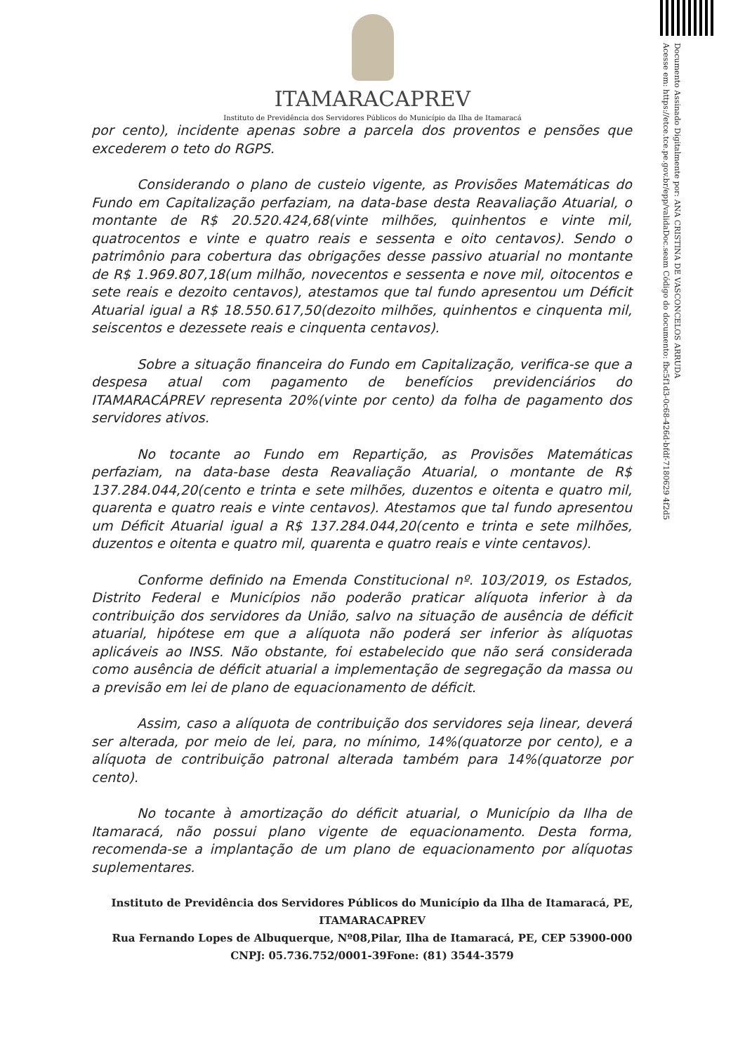ITAMARACAPREV
Instituto de Previdência dos Servidores Públicos do Município da Ilha de Itamaracá
por cento), incidente apenas sobre a parcela dos proventos e pensões que excederem o teto do RGPS.
Considerando o plano de custeio vigente, as Provisões Matemáticas do Fundo em Capitalização perfaziam, na data-base desta Reavaliação Atuarial, o montante de R$ 20.520.424,68(vinte milhões, quinhentos e vinte mil, quatrocentos e vinte e quatro reais e sessenta e oito centavos). Sendo o patrimônio para cobertura das obrigações desse passivo atuarial no montante de R$ 1.969.807,18(um milhão, novecentos e sessenta e nove mil, oitocentos e sete reais e dezoito centavos), atestamos que tal fundo apresentou um Déficit Atuarial igual a R$ 18.550.617,50(dezoito milhões, quinhentos e cinquenta mil, seiscentos e dezessete reais e cinquenta centavos).
Sobre a situação financeira do Fundo em Capitalização, verifica-se que a despesa atual com pagamento de benefícios previdenciários do ITAMARACÁPREV representa 20%(vinte por cento) da folha de pagamento dos servidores ativos.
No tocante ao Fundo em Repartição, as Provisões Matemáticas perfaziam, na data-base desta Reavaliação Atuarial, o montante de R$ 137.284.044,20(cento e trinta e sete milhões, duzentos e oitenta e quatro mil, quarenta e quatro reais e vinte centavos). Atestamos que tal fundo apresentou um Déficit Atuarial igual a R$ 137.284.044,20(cento e trinta e sete milhões, duzentos e oitenta e quatro mil, quarenta e quatro reais e vinte centavos).
Conforme definido na Emenda Constitucional nº. 103/2019, os Estados, Distrito Federal e Municípios não poderão praticar alíquota inferior à da contribuição dos servidores da União, salvo na situação de ausência de déficit atuarial, hipótese em que a alíquota não poderá ser inferior às alíquotas aplicáveis ao INSS. Não obstante, foi estabelecido que não será considerada como ausência de déficit atuarial a implementação de segregação da massa ou a previsão em lei de plano de equacionamento de déficit.
Assim, caso a alíquota de contribuição dos servidores seja linear, deverá ser alterada, por meio de lei, para, no mínimo, 14%(quatorze por cento), e a alíquota de contribuição patronal alterada também para 14%(quatorze por cento).
No tocante à amortização do déficit atuarial, o Município da Ilha de Itamaracá, não possui plano vigente de equacionamento. Desta forma, recomenda-se a implantação de um plano de equacionamento por alíquotas suplementares.
Documento Assinado Digitalmente por: ANA CRISTINA DE VASCONCELOS ARRUDA
Acesse em: https://etce.tce.pe.gov.br/epp/validaDoc.seam Código do documento: fbc5f1d3-0c68-426d-bfdf-7180629 4f2d5
Instituto de Previdência dos Servidores Públicos do Município da Ilha de Itamaracá, PE,
ITAMARACAPREV
Rua Fernando Lopes de Albuquerque, Nº08,Pilar, Ilha de Itamaracá, PE, CEP 53900-000
CNPJ: 05.736.752/0001-39Fone: (81) 3544-3579